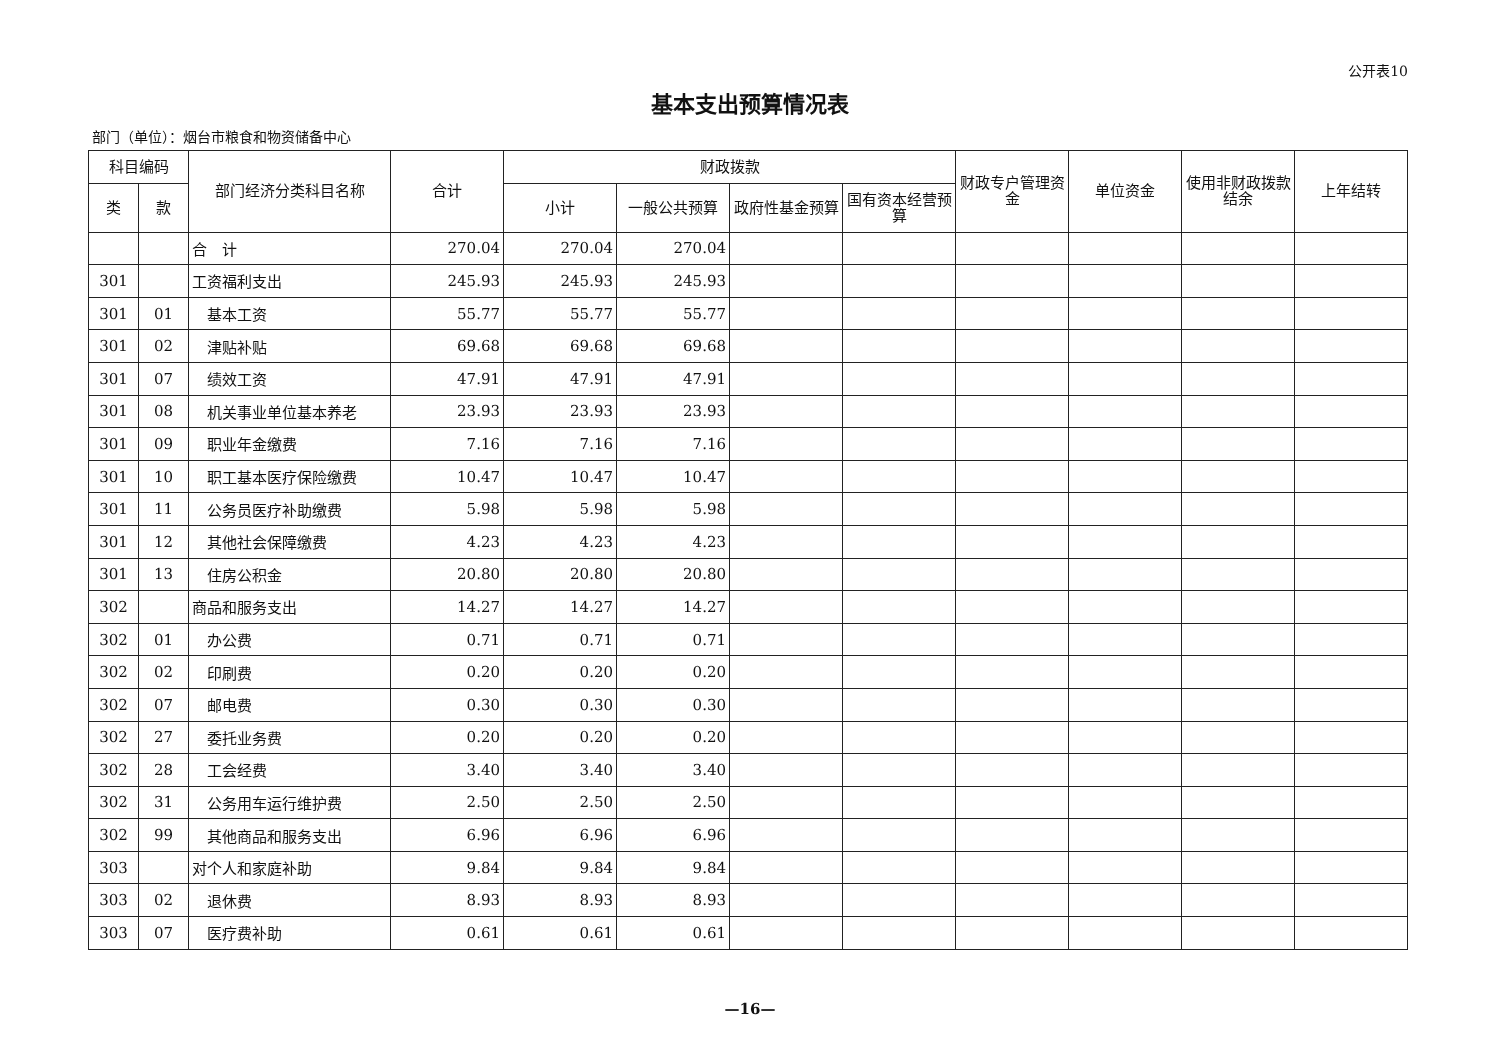公开表10
基本支出预算情况表
部门（单位）：烟台市粮食和物资储备中心
| 科目编码 | | 部门经济分类科目名称 | 合计 | 财政拨款 | | | | 财政专户管理资金 | 单位资金 | 使用非财政拨款结余 | 上年结转 |
| --- | --- | --- | --- | --- | --- | --- | --- | --- | --- | --- | --- |
| 类 | 款 | | | 小计 | 一般公共预算 | 政府性基金预算 | 国有资本经营预算 | | | | |
| | | 合 计 | 270.04 | 270.04 | 270.04 | | | | | | |
| 301 | | 工资福利支出 | 245.93 | 245.93 | 245.93 | | | | | | |
| 301 | 01 | 基本工资 | 55.77 | 55.77 | 55.77 | | | | | | |
| 301 | 02 | 津贴补贴 | 69.68 | 69.68 | 69.68 | | | | | | |
| 301 | 07 | 绩效工资 | 47.91 | 47.91 | 47.91 | | | | | | |
| 301 | 08 | 机关事业单位基本养老 | 23.93 | 23.93 | 23.93 | | | | | | |
| 301 | 09 | 职业年金缴费 | 7.16 | 7.16 | 7.16 | | | | | | |
| 301 | 10 | 职工基本医疗保险缴费 | 10.47 | 10.47 | 10.47 | | | | | | |
| 301 | 11 | 公务员医疗补助缴费 | 5.98 | 5.98 | 5.98 | | | | | | |
| 301 | 12 | 其他社会保障缴费 | 4.23 | 4.23 | 4.23 | | | | | | |
| 301 | 13 | 住房公积金 | 20.80 | 20.80 | 20.80 | | | | | | |
| 302 | | 商品和服务支出 | 14.27 | 14.27 | 14.27 | | | | | | |
| 302 | 01 | 办公费 | 0.71 | 0.71 | 0.71 | | | | | | |
| 302 | 02 | 印刷费 | 0.20 | 0.20 | 0.20 | | | | | | |
| 302 | 07 | 邮电费 | 0.30 | 0.30 | 0.30 | | | | | | |
| 302 | 27 | 委托业务费 | 0.20 | 0.20 | 0.20 | | | | | | |
| 302 | 28 | 工会经费 | 3.40 | 3.40 | 3.40 | | | | | | |
| 302 | 31 | 公务用车运行维护费 | 2.50 | 2.50 | 2.50 | | | | | | |
| 302 | 99 | 其他商品和服务支出 | 6.96 | 6.96 | 6.96 | | | | | | |
| 303 | | 对个人和家庭补助 | 9.84 | 9.84 | 9.84 | | | | | | |
| 303 | 02 | 退休费 | 8.93 | 8.93 | 8.93 | | | | | | |
| 303 | 07 | 医疗费补助 | 0.61 | 0.61 | 0.61 | | | | | | |
—16—